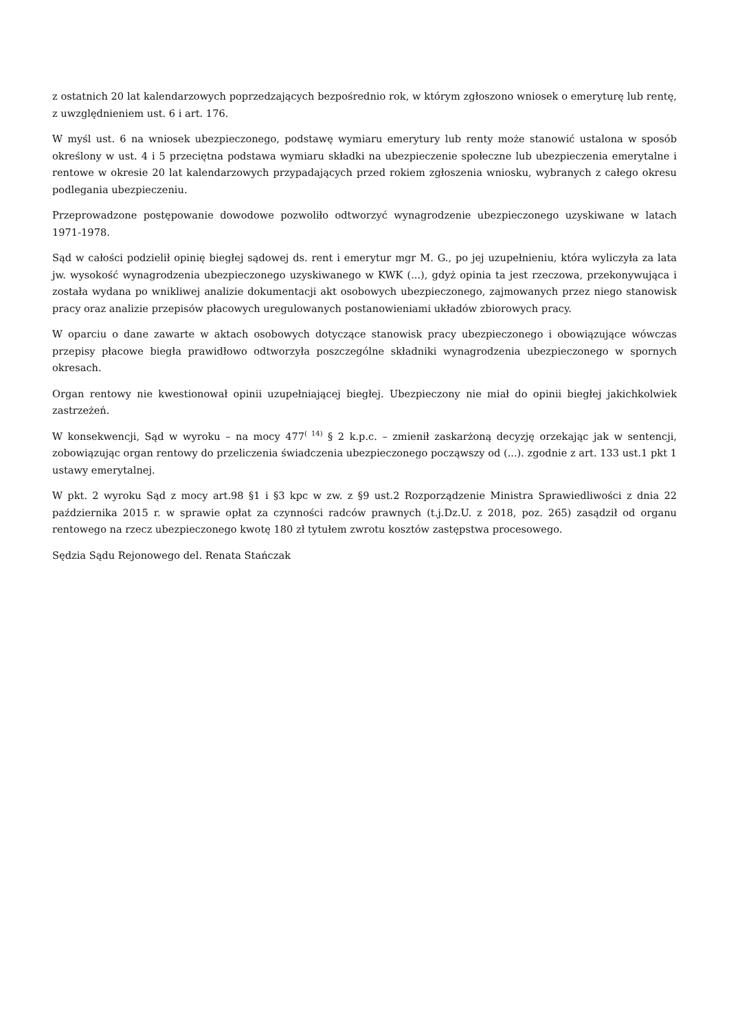z ostatnich 20 lat kalendarzowych poprzedzających bezpośrednio rok, w którym zgłoszono wniosek o emeryturę lub rentę, z uwzględnieniem ust. 6 i art. 176.
W myśl ust. 6 na wniosek ubezpieczonego, podstawę wymiaru emerytury lub renty może stanowić ustalona w sposób określony w ust. 4 i 5 przeciętna podstawa wymiaru składki na ubezpieczenie społeczne lub ubezpieczenia emerytalne i rentowe w okresie 20 lat kalendarzowych przypadających przed rokiem zgłoszenia wniosku, wybranych z całego okresu podlegania ubezpieczeniu.
Przeprowadzone postępowanie dowodowe pozwoliło odtworzyć wynagrodzenie ubezpieczonego uzyskiwane w latach 1971-1978.
Sąd w całości podzielił opinię biegłej sądowej ds. rent i emerytur mgr M. G., po jej uzupełnieniu, która wyliczyła za lata jw. wysokość wynagrodzenia ubezpieczonego uzyskiwanego w KWK (...), gdyż opinia ta jest rzeczowa, przekonywująca i została wydana po wnikliwej analizie dokumentacji akt osobowych ubezpieczonego, zajmowanych przez niego stanowisk pracy oraz analizie przepisów płacowych uregulowanych postanowieniami układów zbiorowych pracy.
W oparciu o dane zawarte w aktach osobowych dotyczące stanowisk pracy ubezpieczonego i obowiązujące wówczas przepisy płacowe biegła prawidłowo odtworzyła poszczególne składniki wynagrodzenia ubezpieczonego w spornych okresach.
Organ rentowy nie kwestionował opinii uzupełniającej biegłej. Ubezpieczony nie miał do opinii biegłej jakichkolwiek zastrzeżeń.
W konsekwencji, Sąd w wyroku – na mocy 477<sup>( 14)</sup> § 2 k.p.c. – zmienił zaskarżoną decyzję orzekając jak w sentencji, zobowiązując organ rentowy do przeliczenia świadczenia ubezpieczonego począwszy od (...). zgodnie z art. 133 ust.1 pkt 1 ustawy emerytalnej.
W pkt. 2 wyroku Sąd z mocy art.98 §1 i §3 kpc w zw. z §9 ust.2 Rozporządzenie Ministra Sprawiedliwości z dnia 22 października 2015 r. w sprawie opłat za czynności radców prawnych (t.j.Dz.U. z 2018, poz. 265) zasądził od organu rentowego na rzecz ubezpieczonego kwotę 180 zł tytułem zwrotu kosztów zastępstwa procesowego.
Sędzia Sądu Rejonowego del. Renata Stańczak